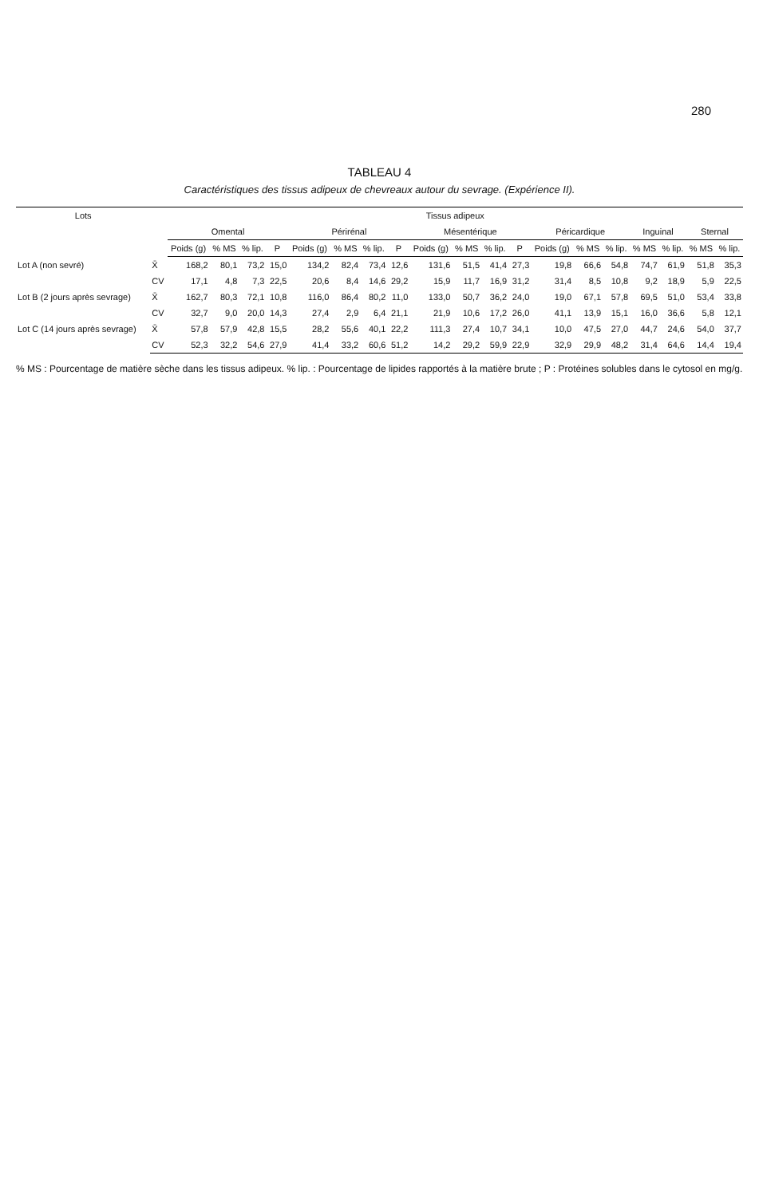280
TABLEAU 4
Caractéristiques des tissus adipeux de chevreaux autour du sevrage. (Expérience II).
| Lots | | Tissus adipeux | | | | | | | | | | | | | | | | | | |
| --- | --- | --- | --- | --- | --- | --- | --- | --- | --- | --- | --- | --- | --- | --- | --- | --- | --- | --- | --- | --- |
| | | Omental | | | | Périrénal | | | | Mésentérique | | | | Péricardique | | | Inguinal | | Sternal | |
| | | Poids (g) | % MS | % lip. | P | Poids (g) | % MS | % lip. | P | Poids (g) | % MS | % lip. | P | Poids (g) | % MS | % lip. | % MS | % lip. | % MS | % lip. |
| Lot A (non sevré) | X̄ | 168,2 | 80,1 | 73,2 | 15,0 | 134,2 | 82,4 | 73,4 | 12,6 | 131,6 | 51,5 | 41,4 | 27,3 | 19,8 | 66,6 | 54,8 | 74,7 | 61,9 | 51,8 | 35,3 |
| | CV | 17,1 | 4,8 | 7,3 | 22,5 | 20,6 | 8,4 | 14,6 | 29,2 | 15,9 | 11,7 | 16,9 | 31,2 | 31,4 | 8,5 | 10,8 | 9,2 | 18,9 | 5,9 | 22,5 |
| Lot B (2 jours après sevrage) | X̄ | 162,7 | 80,3 | 72,1 | 10,8 | 116,0 | 86,4 | 80,2 | 11,0 | 133,0 | 50,7 | 36,2 | 24,0 | 19,0 | 67,1 | 57,8 | 69,5 | 51,0 | 53,4 | 33,8 |
| | CV | 32,7 | 9,0 | 20,0 | 14,3 | 27,4 | 2,9 | 6,4 | 21,1 | 21,9 | 10,6 | 17,2 | 26,0 | 41,1 | 13,9 | 15,1 | 16,0 | 36,6 | 5,8 | 12,1 |
| Lot C (14 jours après sevrage) | X̄ | 57,8 | 57,9 | 42,8 | 15,5 | 28,2 | 55,6 | 40,1 | 22,2 | 111,3 | 27,4 | 10,7 | 34,1 | 10,0 | 47,5 | 27,0 | 44,7 | 24,6 | 54,0 | 37,7 |
| | CV | 52,3 | 32,2 | 54,6 | 27,9 | 41,4 | 33,2 | 60,6 | 51,2 | 14,2 | 29,2 | 59,9 | 22,9 | 32,9 | 29,9 | 48,2 | 31,4 | 64,6 | 14,4 | 19,4 |
% MS : Pourcentage de matière sèche dans les tissus adipeux. % lip. : Pourcentage de lipides rapportés à la matière brute ; P : Protéines solubles dans le cytosol en mg/g.